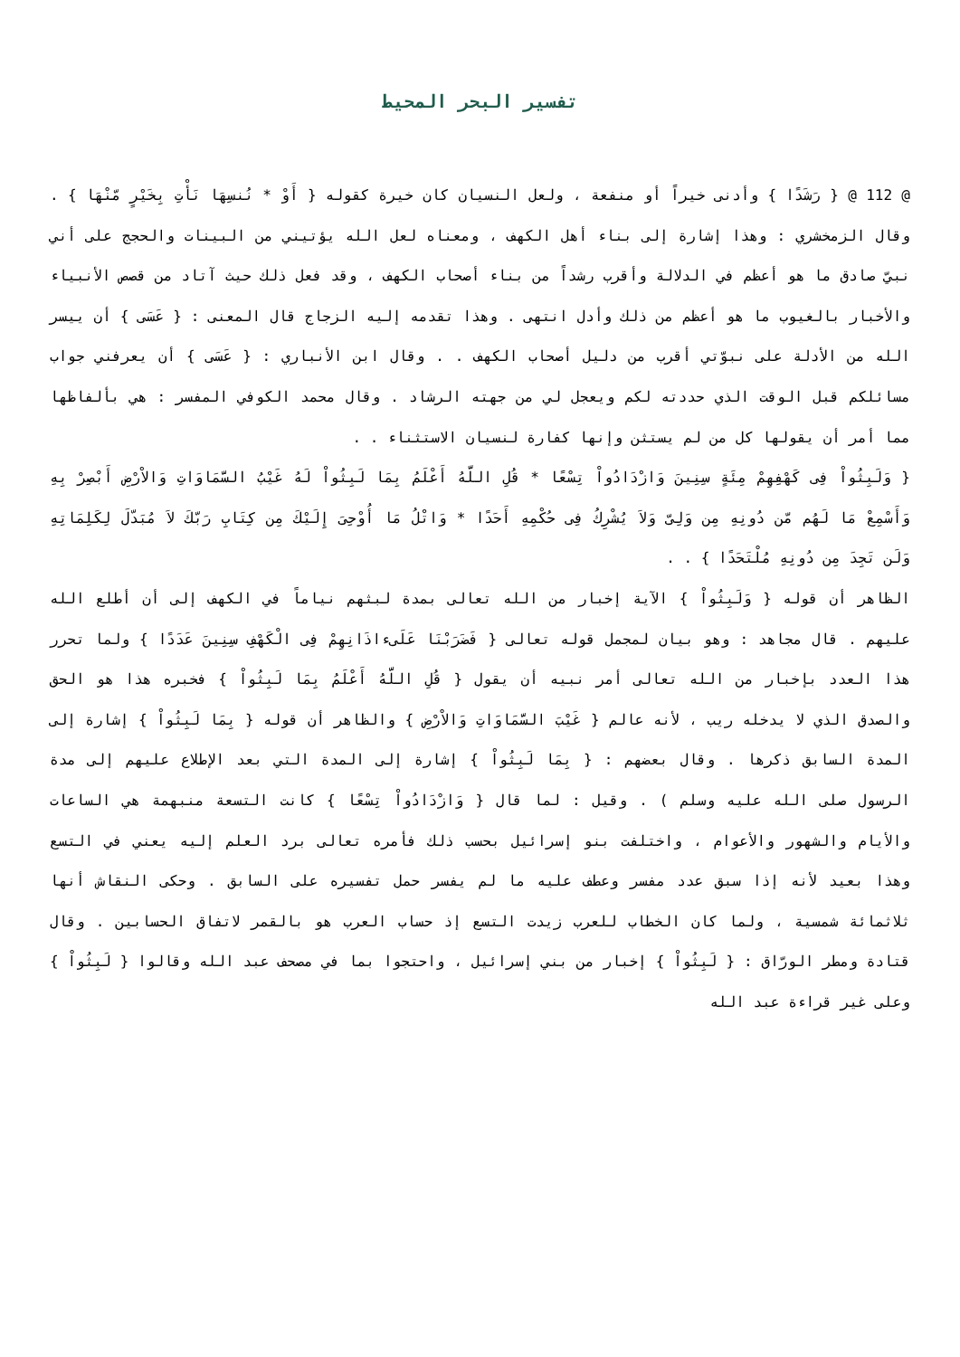تفسير البحر المحيط
@ 112 @ { رَشَدًا } وأدنى خيراً أو منفعة ، ولعل النسيان كان خيرة كقوله { أَوْ * نُنسِهَا نَأْتِ بِخَيْرٍ مّنْهَا } . وقال الزمخشري : وهذا إشارة إلى بناء أهل الكهف ، ومعناه لعل الله يؤتيني من البينات والحجج على أني نبيّ صادق ما هو أعظم في الدلالة وأقرب رشداً من بناء أصحاب الكهف ، وقد فعل ذلك حيث آتاد من قصص الأنبياء والأخبار بالغيوب ما هو أعظم من ذلك وأدل انتهى . وهذا تقدمه إليه الزجاج قال المعنى : { عَسَى } أن ييسر الله من الأدلة على نبوّتي أقرب من دليل أصحاب الكهف . . وقال ابن الأنباري : { عَسَى } أن يعرفني جواب مسائلكم قبل الوقت الذي حددته لكم ويعجل لي من جهته الرشاد . وقال محمد الكوفي المفسر : هي بألفاظها مما أمر أن يقولها كل من لم يستثن وإنها كفارة لنسيان الاستثناء . .
{ وَلَبِثُواْ فِى كَهْفِهِمْ مِئَةٍ سِنِينَ وَازْدَادُواْ تِسْعًا * قُلِ اللَّهُ أَعْلَمُ بِمَا لَبِثُواْ لَهُ غَيْبُ السَّمَاوَاتِ وَالاْرْضِ أَبْصِرْ بِهِ وَأَسْمِعْ مَا لَهُم مّن دُونِهِ مِن وَلِىّ وَلاَ يُشْرِكُ فِى حُكْمِهِ أَحَدًا * وَاتْلُ مَا أُوْحِىَ إِلَيْكَ مِن كِتَابِ رَبّكَ لاَ مُبَدّلَ لِكَلِمَاتِهِ وَلَن تَجِدَ مِن دُونِهِ مُلْتَحَدًا } . .
الظاهر أن قوله { وَلَبِثُواْ } الآية إخبار من الله تعالى بمدة لبثهم نياماً في الكهف إلى أن أطلع الله عليهم . قال مجاهد : وهو بيان لمجمل قوله تعالى { فَضَرَبْنَا عَلَىءاذَانِهِمْ فِى الْكَهْفِ سِنِينَ عَدَدًا } ولما تحرر هذا العدد بإخبار من الله تعالى أمر نبيه أن يقول { قُلِ اللَّهُ أَعْلَمُ بِمَا لَبِثُواْ } فخبره هذا هو الحق والصدق الذي لا يدخله ريب ، لأنه عالم { غَيْبَ السَّمَاوَاتِ وَالاْرْضِ } والظاهر أن قوله { بِمَا لَبِثُواْ } إشارة إلى المدة السابق ذكرها . وقال بعضهم : { بِمَا لَبِثُواْ } إشارة إلى المدة التي بعد الإطلاع عليهم إلى مدة الرسول صلى الله عليه وسلم ) . وقيل : لما قال { وَازْدَادُواْ تِسْعًا } كانت التسعة منبهمة هي الساعات والأيام والشهور والأعوام ، واختلفت بنو إسرائيل بحسب ذلك فأمره تعالى برد العلم إليه يعني في التسع وهذا بعيد لأنه إذا سبق عدد مفسر وعطف عليه ما لم يفسر حمل تفسيره على السابق . وحكى النقاش أنها ثلاثمائة شمسية ، ولما كان الخطاب للعرب زيدت التسع إذ حساب العرب هو بالقمر لاتفاق الحسابين . وقال قتادة ومطر الورّاق : { لَبِثُواْ } إخبار من بني إسرائيل ، واحتجوا بما في مصحف عبد الله وقالوا { لَبِثُواْ } وعلى غير قراءة عبد الله